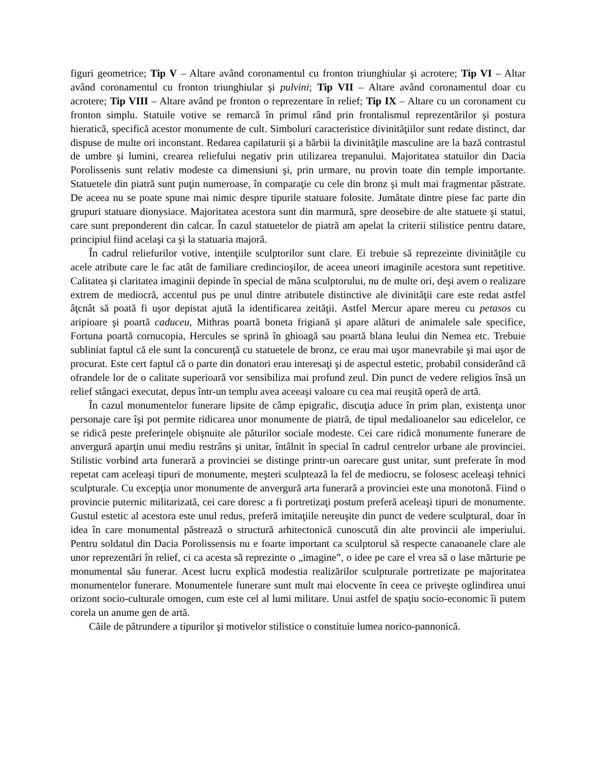figuri geometrice; Tip V – Altare având coronamentul cu fronton triunghiular şi acrotere; Tip VI – Altar având coronamentul cu fronton triunghiular şi pulvini; Tip VII – Altare având coronamentul doar cu acrotere; Tip VIII – Altare având pe fronton o reprezentare în relief; Tip IX – Altare cu un coronament cu fronton simplu. Statuile votive se remarcă în primul rând prin frontalismul reprezentărilor şi postura hieratică, specifică acestor monumente de cult. Simboluri caracteristice divinităţiilor sunt redate distinct, dar dispuse de multe ori inconstant. Redarea capilaturii şi a bărbii la divinităţile masculine are la bază contrastul de umbre şi lumini, crearea reliefului negativ prin utilizarea trepanului. Majoritatea statuilor din Dacia Porolissenis sunt relativ modeste ca dimensiuni şi, prin urmare, nu provin toate din temple importante. Statuetele din piatră sunt puţin numeroase, în comparaţie cu cele din bronz şi mult mai fragmentar păstrate. De aceea nu se poate spune mai nimic despre tipurile statuare folosite. Jumătate dintre piese fac parte din grupuri statuare dionysiace. Majoritatea acestora sunt din marmură, spre deosebire de alte statuete şi statui, care sunt preponderent din calcar. În cazul statuetelor de piatră am apelat la criterii stilistice pentru datare, principiul fiind acelaşi ca şi la statuaria majoră.
În cadrul reliefurilor votive, intenţiile sculptorilor sunt clare. Ei trebuie să reprezeinte divinităţile cu acele atribute care le fac atât de familiare credincioşilor, de aceea uneori imaginile acestora sunt repetitive. Calitatea şi claritatea imaginii depinde în special de mâna sculptorului, nu de multe ori, deşi avem o realizare extrem de mediocră, accentul pus pe unul dintre atributele distinctive ale divinităţii care este redat astfel âţcnât să poată fi uşor depistat ajută la identificarea zeităţii. Astfel Mercur apare mereu cu petasos cu aripioare şi poartă caduceu, Mithras poartă boneta frigiană şi apare alături de animalele sale specifice, Fortuna poartă cornucopia, Hercules se sprină în ghioagă sau poartă blana leului din Nemea etc. Trebuie subliniat faptul că ele sunt la concurenţă cu statuetele de bronz, ce erau mai uşor manevrabile şi mai uşor de procurat. Este cert faptul că o parte din donatori erau interesaţi şi de aspectul estetic, probabil considerând că ofrandele lor de o calitate superioară vor sensibiliza mai profund zeul. Din punct de vedere religios însă un relief stângaci executat, depus într-un templu avea aceeaşi valoare cu cea mai reuşită operă de artă.
În cazul monumentelor funerare lipsite de câmp epigrafic, discuţia aduce în prim plan, existenţa unor personaje care îşi pot permite ridicarea unor monumente de piatră, de tipul medalioanelor sau edicelelor, ce se ridică peste preferinţele obişnuite ale păturilor sociale modeste. Cei care ridică monumente funerare de anvergură aparţin unui mediu restrâns şi unitar, întâlnit în special în cadrul centrelor urbane ale provinciei. Stilistic vorbind arta funerară a provinciei se distinge printr-un oarecare gust unitar, sunt preferate în mod repetat cam aceleaşi tipuri de monumente, meşteri sculptează la fel de mediocru, se folosesc aceleaşi tehnici sculpturale. Cu excepţia unor monumente de anvergură arta funerară a provinciei este una monotonă. Fiind o provincie puternic militarizată, cei care doresc a fi portretizaţi postum preferă aceleaşi tipuri de monumente. Gustul estetic al acestora este unul redus, preferă imitaţiile nereuşite din punct de vedere sculptural, doar în idea în care monumental păstrează o structură arhitectonică cunoscută din alte provincii ale imperiului. Pentru soldatul din Dacia Porolissensis nu e foarte important ca sculptorul să respecte canaoanele clare ale unor reprezentări în relief, ci ca acesta să reprezinte o „imagine”, o idee pe care el vrea să o lase mărturie pe monumental său funerar. Acest lucru explică modestia realizărilor sculpturale portretizate pe majoritatea monumentelor funerare. Monumentele funerare sunt mult mai elocvente în ceea ce priveşte oglindirea unui orizont socio-culturale omogen, cum este cel al lumi militare. Unui astfel de spaţiu socio-economic îi putem corela un anume gen de artă.
Căile de pătrundere a tipurilor şi motivelor stilistice o constituie lumea norico-pannonică.